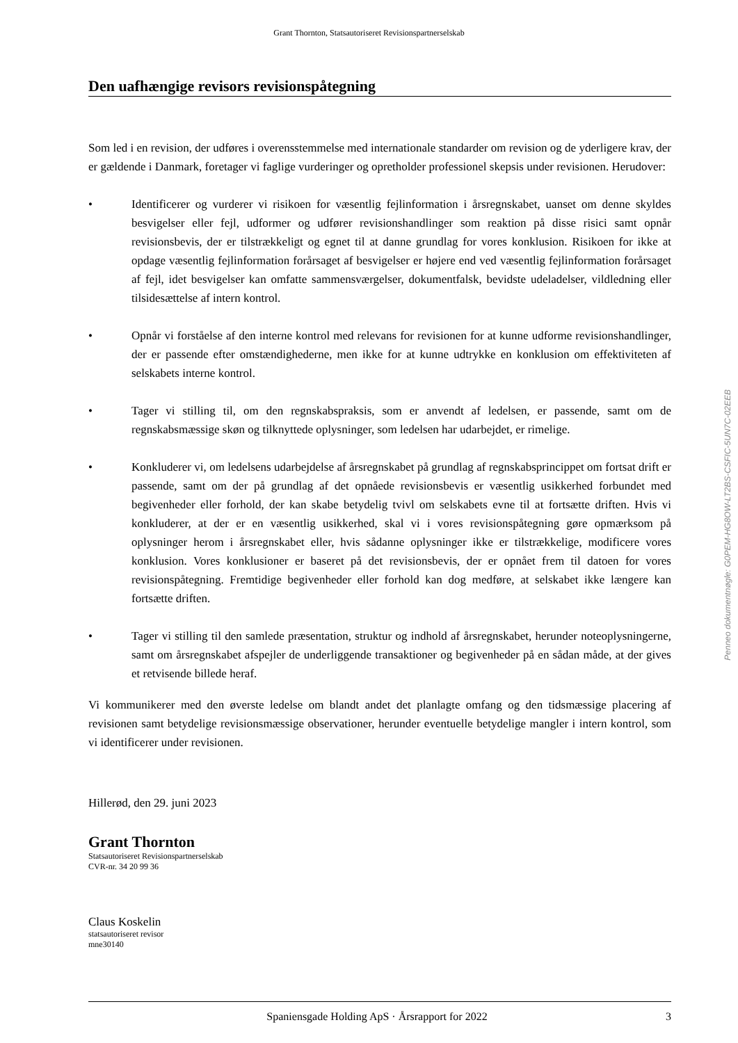Grant Thornton, Statsautoriseret Revisionspartnerselskab
Den uafhængige revisors revisionspåtegning
Som led i en revision, der udføres i overensstemmelse med internationale standarder om revision og de yderligere krav, der er gældende i Danmark, foretager vi faglige vurderinger og opretholder professionel skepsis under revisionen. Herudover:
• Identificerer og vurderer vi risikoen for væsentlig fejlinformation i årsregnskabet, uanset om denne skyldes besvigelser eller fejl, udformer og udfører revisionshandlinger som reaktion på disse risici samt opnår revisionsbevis, der er tilstrækkeligt og egnet til at danne grundlag for vores konklusion. Risikoen for ikke at opdage væsentlig fejlinformation forårsaget af besvigelser er højere end ved væsentlig fejlinformation forårsaget af fejl, idet besvigelser kan omfatte sammensværgelser, dokumentfalsk, bevidste udeladelser, vildledning eller tilsidesættelse af intern kontrol.
• Opnår vi forståelse af den interne kontrol med relevans for revisionen for at kunne udforme revisionshandlinger, der er passende efter omstændighederne, men ikke for at kunne udtrykke en konklusion om effektiviteten af selskabets interne kontrol.
• Tager vi stilling til, om den regnskabspraksis, som er anvendt af ledelsen, er passende, samt om de regnskabsmæssige skøn og tilknyttede oplysninger, som ledelsen har udarbejdet, er rimelige.
• Konkluderer vi, om ledelsens udarbejdelse af årsregnskabet på grundlag af regnskabsprincippet om fortsat drift er passende, samt om der på grundlag af det opnåede revisionsbevis er væsentlig usikkerhed forbundet med begivenheder eller forhold, der kan skabe betydelig tvivl om selskabets evne til at fortsætte driften. Hvis vi konkluderer, at der er en væsentlig usikkerhed, skal vi i vores revisionspåtegning gøre opmærksom på oplysninger herom i årsregnskabet eller, hvis sådanne oplysninger ikke er tilstrækkelige, modificere vores konklusion. Vores konklusioner er baseret på det revisionsbevis, der er opnået frem til datoen for vores revisionspåtegning. Fremtidige begivenheder eller forhold kan dog medføre, at selskabet ikke længere kan fortsætte driften.
• Tager vi stilling til den samlede præsentation, struktur og indhold af årsregnskabet, herunder noteoplysningerne, samt om årsregnskabet afspejler de underliggende transaktioner og begivenheder på en sådan måde, at der gives et retvisende billede heraf.
Vi kommunikerer med den øverste ledelse om blandt andet det planlagte omfang og den tidsmæssige placering af revisionen samt betydelige revisionsmæssige observationer, herunder eventuelle betydelige mangler i intern kontrol, som vi identificerer under revisionen.
Hillerød, den 29. juni 2023
Grant Thornton
Statsautoriseret Revisionspartnerselskab
CVR-nr. 34 20 99 36
Claus Koskelin
statsautoriseret revisor
mne30140
Penneo dokumentnøgle: G0PEM-HG8OW-LT2BS-CSFIC-5UN7C-02EEB
Spaniensgade Holding ApS · Årsrapport for 2022 3